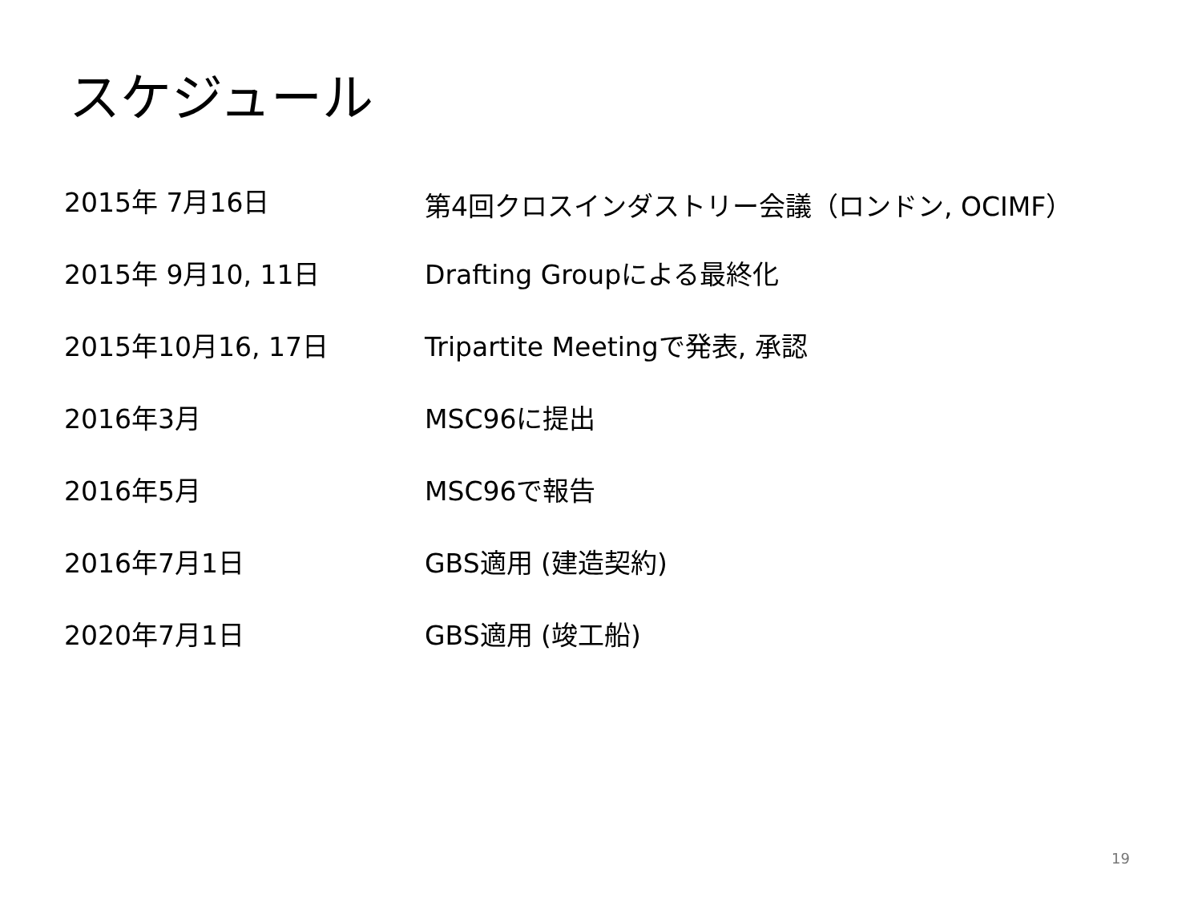スケジュール
| 2015年 7月16日 | 第4回クロスインダストリー会議（ロンドン, OCIMF） |
| 2015年 9月10, 11日 | Drafting Groupによる最終化 |
| 2015年10月16, 17日 | Tripartite Meetingで発表, 承認 |
| 2016年3月 | MSC96に提出 |
| 2016年5月 | MSC96で報告 |
| 2016年7月1日 | GBS適用 (建造契約) |
| 2020年7月1日 | GBS適用 (竣工船) |
19